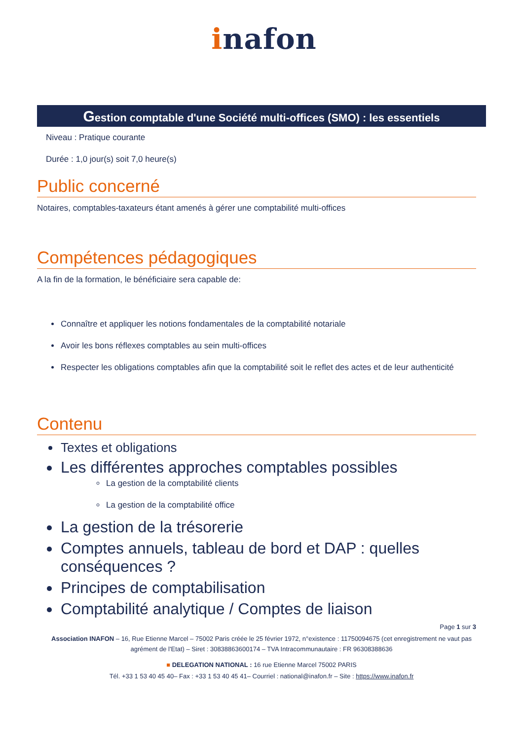inafon
Gestion comptable d'une Société multi-offices (SMO) : les essentiels
Niveau : Pratique courante
Durée : 1,0 jour(s) soit 7,0 heure(s)
Public concerné
Notaires, comptables-taxateurs étant amenés à gérer une comptabilité multi-offices
Compétences pédagogiques
A la fin de la formation, le bénéficiaire sera capable de:
Connaître et appliquer les notions fondamentales de la comptabilité notariale
Avoir les bons réflexes comptables au sein multi-offices
Respecter les obligations comptables afin que la comptabilité soit le reflet des actes et de leur authenticité
Contenu
Textes et obligations
Les différentes approches comptables possibles
La gestion de la comptabilité clients
La gestion de la comptabilité office
La gestion de la trésorerie
Comptes annuels, tableau de bord et DAP : quelles conséquences ?
Principes de comptabilisation
Comptabilité analytique / Comptes de liaison
Page 1 sur 3
Association INAFON – 16, Rue Etienne Marcel – 75002 Paris créée le 25 février 1972, n°existence : 11750094675 (cet enregistrement ne vaut pas agrément de l'Etat) – Siret : 30838863600174 – TVA Intracommunautaire : FR 96308388636
■ DELEGATION NATIONAL : 16 rue Etienne Marcel 75002 PARIS
Tél. +33 1 53 40 45 40– Fax : +33 1 53 40 45 41– Courriel : national@inafon.fr – Site : https://www.inafon.fr